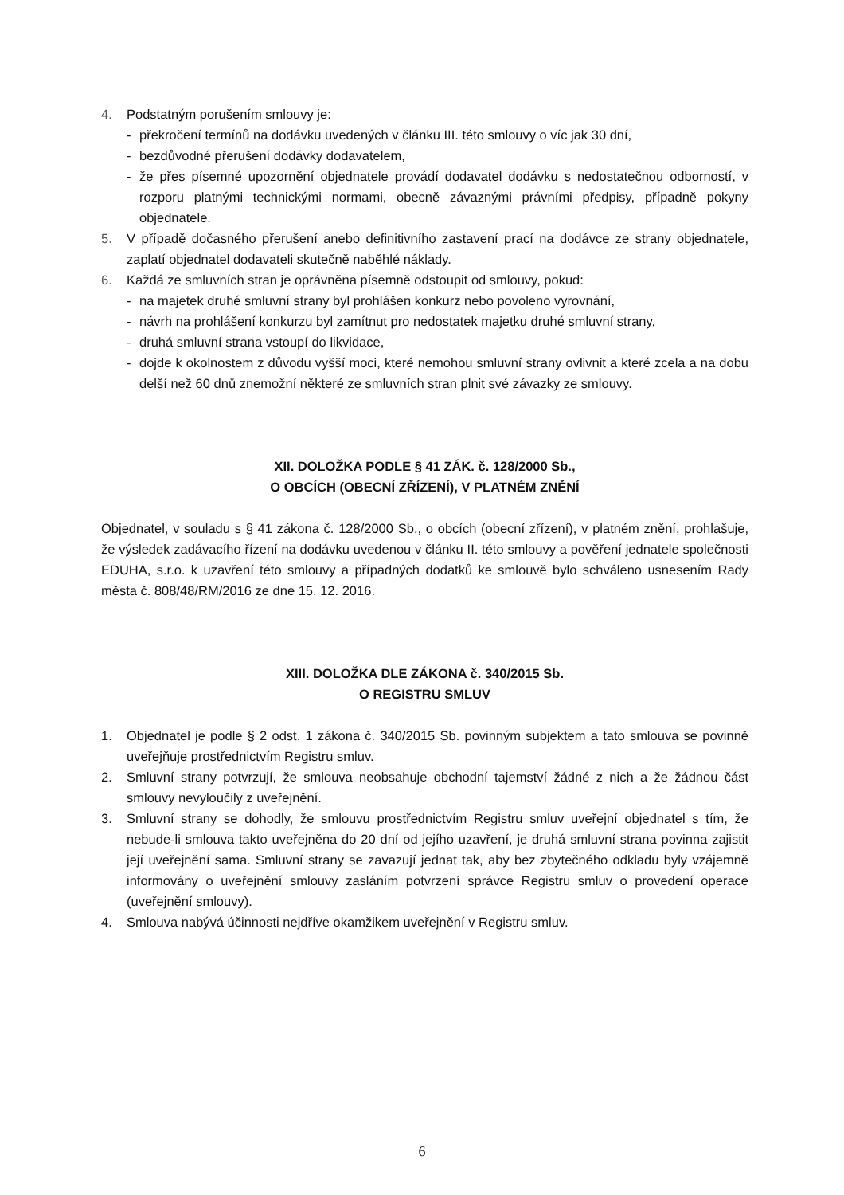4. Podstatným porušením smlouvy je:
- překročení termínů na dodávku uvedených v článku III. této smlouvy o víc jak 30 dní,
- bezdůvodné přerušení dodávky dodavatelem,
- že přes písemné upozornění objednatele provádí dodavatel dodávku s nedostatečnou odborností, v rozporu platnými technickými normami, obecně závaznými právními předpisy, případně pokyny objednatele.
5. V případě dočasného přerušení anebo definitivního zastavení prací na dodávce ze strany objednatele, zaplatí objednatel dodavateli skutečně naběhlé náklady.
6. Každá ze smluvních stran je oprávněna písemně odstoupit od smlouvy, pokud:
- na majetek druhé smluvní strany byl prohlášen konkurz nebo povoleno vyrovnání,
- návrh na prohlášení konkurzu byl zamítnut pro nedostatek majetku druhé smluvní strany,
- druhá smluvní strana vstoupí do likvidace,
- dojde k okolnostem z důvodu vyšší moci, které nemohou smluvní strany ovlivnit a které zcela a na dobu delší než 60 dnů znemožní některé ze smluvních stran plnit své závazky ze smlouvy.
XII. DOLOŽKA PODLE § 41 ZÁK. č. 128/2000 Sb.,
O OBCÍCH (OBECNÍ ZŘÍZENÍ), V PLATNÉM ZNĚNÍ
Objednatel, v souladu s § 41 zákona č. 128/2000 Sb., o obcích (obecní zřízení), v platném znění, prohlašuje, že výsledek zadávacího řízení na dodávku uvedenou v článku II. této smlouvy a pověření jednatele společnosti EDUHA, s.r.o. k uzavření této smlouvy a případných dodatků ke smlouvě bylo schváleno usnesením Rady města č. 808/48/RM/2016 ze dne 15. 12. 2016.
XIII. DOLOŽKA DLE ZÁKONA č. 340/2015 Sb.
O REGISTRU SMLUV
1. Objednatel je podle § 2 odst. 1 zákona č. 340/2015 Sb. povinným subjektem a tato smlouva se povinně uveřejňuje prostřednictvím Registru smluv.
2. Smluvní strany potvrzují, že smlouva neobsahuje obchodní tajemství žádné z nich a že žádnou část smlouvy nevyloučily z uveřejnění.
3. Smluvní strany se dohodly, že smlouvu prostřednictvím Registru smluv uveřejní objednatel s tím, že nebude-li smlouva takto uveřejněna do 20 dní od jejího uzavření, je druhá smluvní strana povinna zajistit její uveřejnění sama. Smluvní strany se zavazují jednat tak, aby bez zbytečného odkladu byly vzájemně informovány o uveřejnění smlouvy zasláním potvrzení správce Registru smluv o provedení operace (uveřejnění smlouvy).
4. Smlouva nabývá účinnosti nejdříve okamžikem uveřejnění v Registru smluv.
6